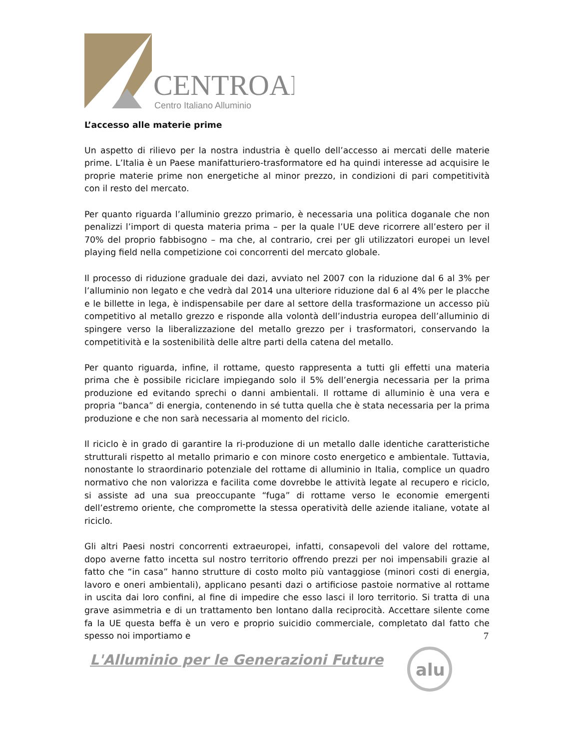CENTROAL
Centro Italiano Alluminio
L’accesso alle materie prime
Un aspetto di rilievo per la nostra industria è quello dell’accesso ai mercati delle materie prime. L’Italia è un Paese manifatturiero-trasformatore ed ha quindi interesse ad acquisire le proprie materie prime non energetiche al minor prezzo, in condizioni di pari competitività con il resto del mercato.
Per quanto riguarda l’alluminio grezzo primario, è necessaria una politica doganale che non penalizzi l’import di questa materia prima – per la quale l’UE deve ricorrere all’estero per il 70% del proprio fabbisogno – ma che, al contrario, crei per gli utilizzatori europei un level playing field nella competizione coi concorrenti del mercato globale.
Il processo di riduzione graduale dei dazi, avviato nel 2007 con la riduzione dal 6 al 3% per l’alluminio non legato e che vedrà dal 2014 una ulteriore riduzione dal 6 al 4% per le placche e le billette in lega, è indispensabile per dare al settore della trasformazione un accesso più competitivo al metallo grezzo e risponde alla volontà dell’industria europea dell’alluminio di spingere verso la liberalizzazione del metallo grezzo per i trasformatori, conservando la competitività e la sostenibilità delle altre parti della catena del metallo.
Per quanto riguarda, infine, il rottame, questo rappresenta a tutti gli effetti una materia prima che è possibile riciclare impiegando solo il 5% dell’energia necessaria per la prima produzione ed evitando sprechi o danni ambientali. Il rottame di alluminio è una vera e propria “banca” di energia, contenendo in sé tutta quella che è stata necessaria per la prima produzione e che non sarà necessaria al momento del riciclo.
Il riciclo è in grado di garantire la ri-produzione di un metallo dalle identiche caratteristiche strutturali rispetto al metallo primario e con minore costo energetico e ambientale. Tuttavia, nonostante lo straordinario potenziale del rottame di alluminio in Italia, complice un quadro normativo che non valorizza e facilita come dovrebbe le attività legate al recupero e riciclo, si assiste ad una sua preoccupante “fuga” di rottame verso le economie emergenti dell’estremo oriente, che compromette la stessa operatività delle aziende italiane, votate al riciclo.
Gli altri Paesi nostri concorrenti extraeuropei, infatti, consapevoli del valore del rottame, dopo averne fatto incetta sul nostro territorio offrendo prezzi per noi impensabili grazie al fatto che “in casa” hanno strutture di costo molto più vantaggiose (minori costi di energia, lavoro e oneri ambientali), applicano pesanti dazi o artificiose pastoie normative al rottame in uscita dai loro confini, al fine di impedire che esso lasci il loro territorio. Si tratta di una grave asimmetria e di un trattamento ben lontano dalla reciprocità. Accettare silente come fa la UE questa beffa è un vero e proprio suicidio commerciale, completato dal fatto che spesso noi importiamo e
7
L'Alluminio per le Generazioni Future
alu